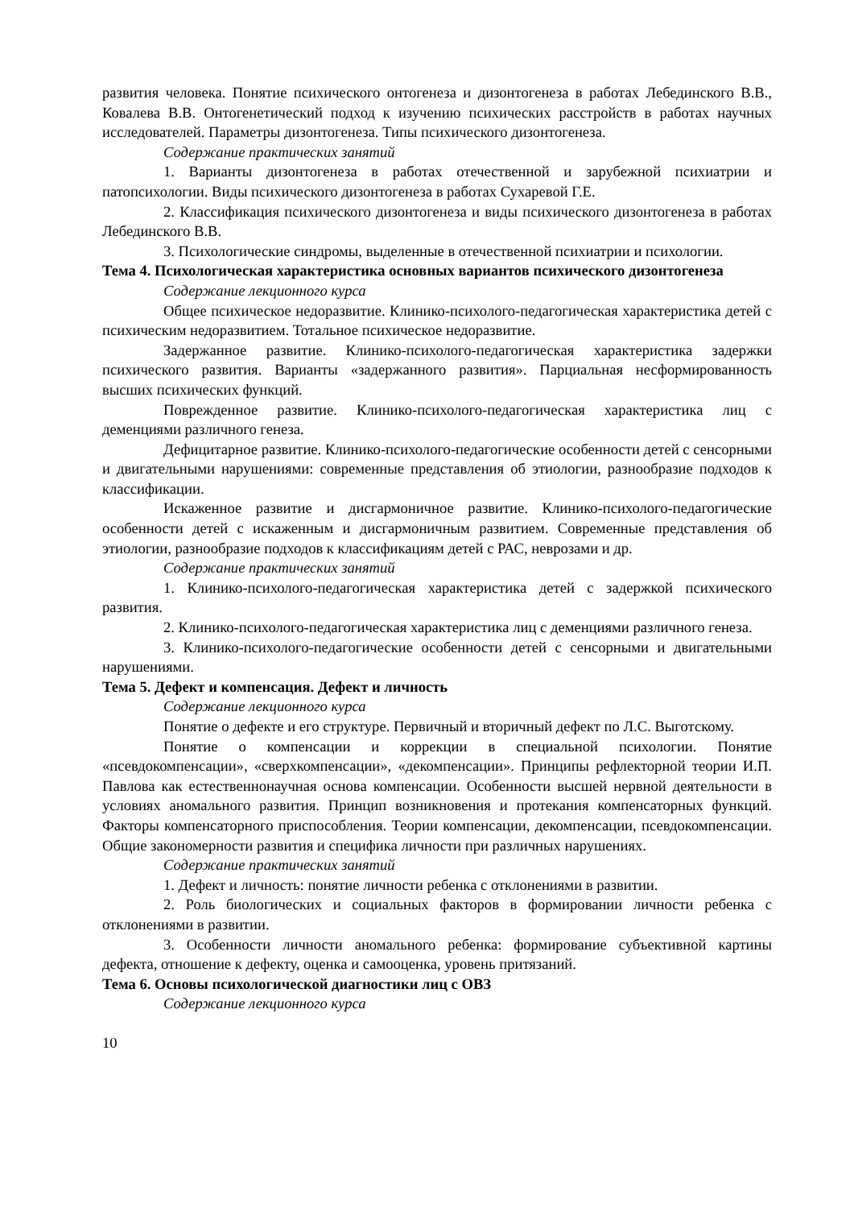развития человека. Понятие психического онтогенеза и дизонтогенеза в работах Лебединского В.В., Ковалева В.В. Онтогенетический подход к изучению психических расстройств в работах научных исследователей. Параметры дизонтогенеза. Типы психического дизонтогенеза.
Содержание практических занятий
1. Варианты дизонтогенеза в работах отечественной и зарубежной психиатрии и патопсихологии. Виды психического дизонтогенеза в работах Сухаревой Г.Е.
2. Классификация психического дизонтогенеза и виды психического дизонтогенеза в работах Лебединского В.В.
3. Психологические синдромы, выделенные в отечественной психиатрии и психологии.
Тема 4. Психологическая характеристика основных вариантов психического дизонтогенеза
Содержание лекционного курса
Общее психическое недоразвитие. Клинико-психолого-педагогическая характеристика детей с психическим недоразвитием. Тотальное психическое недоразвитие.
Задержанное развитие. Клинико-психолого-педагогическая характеристика задержки психического развития. Варианты «задержанного развития». Парциальная несформированность высших психических функций.
Поврежденное развитие. Клинико-психолого-педагогическая характеристика лиц с деменциями различного генеза.
Дефицитарное развитие. Клинико-психолого-педагогические особенности детей с сенсорными и двигательными нарушениями: современные представления об этиологии, разнообразие подходов к классификации.
Искаженное развитие и дисгармоничное развитие. Клинико-психолого-педагогические особенности детей с искаженным и дисгармоничным развитием. Современные представления об этиологии, разнообразие подходов к классификациям детей с РАС, неврозами и др.
Содержание практических занятий
1. Клинико-психолого-педагогическая характеристика детей с задержкой психического развития.
2. Клинико-психолого-педагогическая характеристика лиц с деменциями различного генеза.
3. Клинико-психолого-педагогические особенности детей с сенсорными и двигательными нарушениями.
Тема 5. Дефект и компенсация. Дефект и личность
Содержание лекционного курса
Понятие о дефекте и его структуре. Первичный и вторичный дефект по Л.С. Выготскому.
Понятие о компенсации и коррекции в специальной психологии. Понятие «псевдокомпенсации», «сверхкомпенсации», «декомпенсации». Принципы рефлекторной теории И.П. Павлова как естественнонаучная основа компенсации. Особенности высшей нервной деятельности в условиях аномального развития. Принцип возникновения и протекания компенсаторных функций. Факторы компенсаторного приспособления. Теории компенсации, декомпенсации, псевдокомпенсации. Общие закономерности развития и специфика личности при различных нарушениях.
Содержание практических занятий
1. Дефект и личность: понятие личности ребенка с отклонениями в развитии.
2. Роль биологических и социальных факторов в формировании личности ребенка с отклонениями в развитии.
3. Особенности личности аномального ребенка: формирование субъективной картины дефекта, отношение к дефекту, оценка и самооценка, уровень притязаний.
Тема 6. Основы психологической диагностики лиц с ОВЗ
Содержание лекционного курса
10